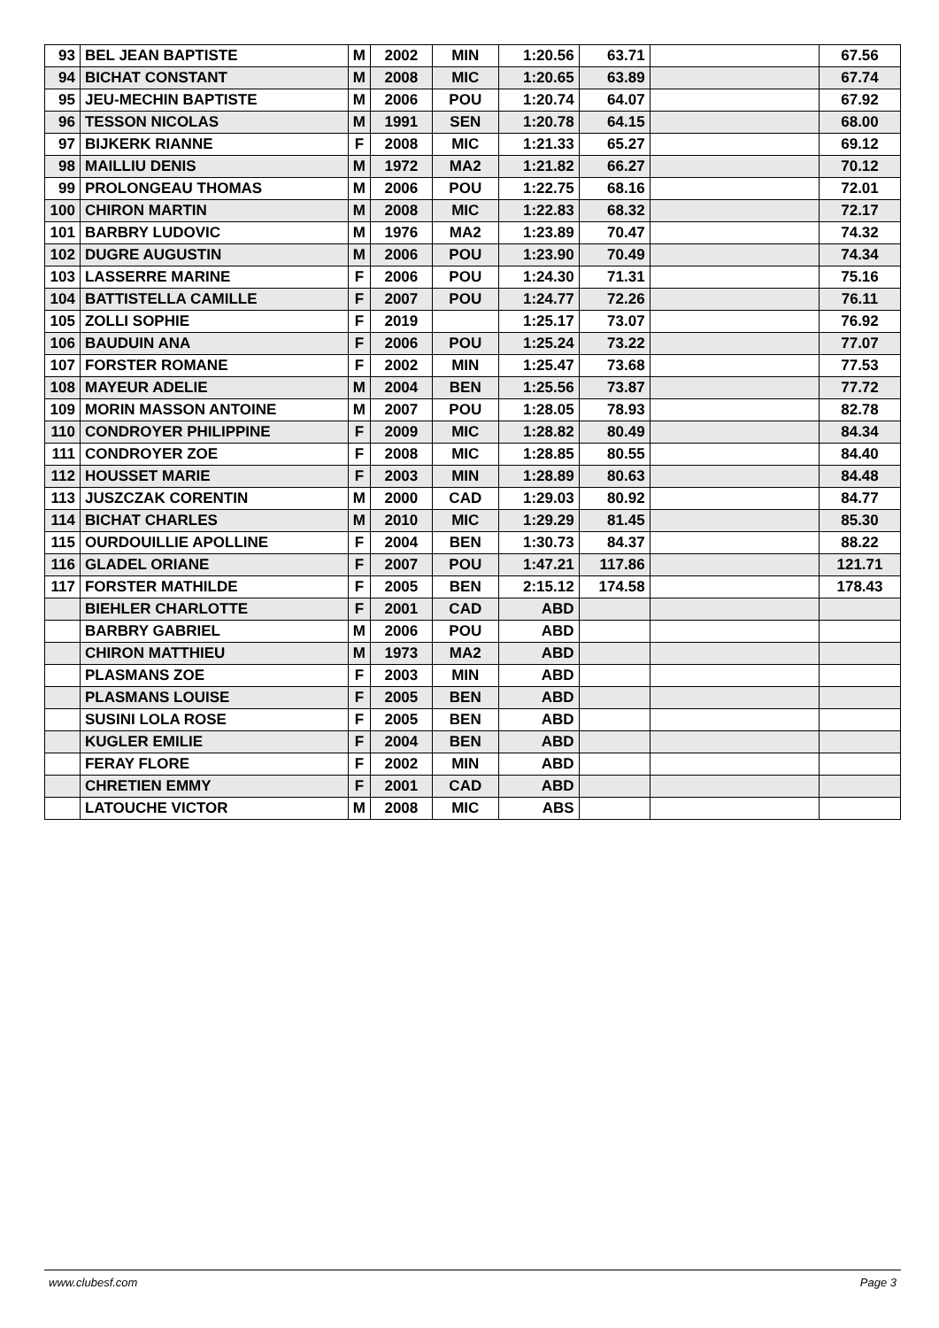| 93 | BEL JEAN BAPTISTE | M | 2002 | MIN | 1:20.56 | 63.71 | | 67.56 |
| 94 | BICHAT CONSTANT | M | 2008 | MIC | 1:20.65 | 63.89 | | 67.74 |
| 95 | JEU-MECHIN BAPTISTE | M | 2006 | POU | 1:20.74 | 64.07 | | 67.92 |
| 96 | TESSON NICOLAS | M | 1991 | SEN | 1:20.78 | 64.15 | | 68.00 |
| 97 | BIJKERK RIANNE | F | 2008 | MIC | 1:21.33 | 65.27 | | 69.12 |
| 98 | MAILLIU DENIS | M | 1972 | MA2 | 1:21.82 | 66.27 | | 70.12 |
| 99 | PROLONGEAU THOMAS | M | 2006 | POU | 1:22.75 | 68.16 | | 72.01 |
| 100 | CHIRON MARTIN | M | 2008 | MIC | 1:22.83 | 68.32 | | 72.17 |
| 101 | BARBRY LUDOVIC | M | 1976 | MA2 | 1:23.89 | 70.47 | | 74.32 |
| 102 | DUGRE AUGUSTIN | M | 2006 | POU | 1:23.90 | 70.49 | | 74.34 |
| 103 | LASSERRE MARINE | F | 2006 | POU | 1:24.30 | 71.31 | | 75.16 |
| 104 | BATTISTELLA CAMILLE | F | 2007 | POU | 1:24.77 | 72.26 | | 76.11 |
| 105 | ZOLLI SOPHIE | F | 2019 | | 1:25.17 | 73.07 | | 76.92 |
| 106 | BAUDUIN ANA | F | 2006 | POU | 1:25.24 | 73.22 | | 77.07 |
| 107 | FORSTER ROMANE | F | 2002 | MIN | 1:25.47 | 73.68 | | 77.53 |
| 108 | MAYEUR ADELIE | M | 2004 | BEN | 1:25.56 | 73.87 | | 77.72 |
| 109 | MORIN MASSON ANTOINE | M | 2007 | POU | 1:28.05 | 78.93 | | 82.78 |
| 110 | CONDROYER PHILIPPINE | F | 2009 | MIC | 1:28.82 | 80.49 | | 84.34 |
| 111 | CONDROYER ZOE | F | 2008 | MIC | 1:28.85 | 80.55 | | 84.40 |
| 112 | HOUSSET MARIE | F | 2003 | MIN | 1:28.89 | 80.63 | | 84.48 |
| 113 | JUSZCZAK CORENTIN | M | 2000 | CAD | 1:29.03 | 80.92 | | 84.77 |
| 114 | BICHAT CHARLES | M | 2010 | MIC | 1:29.29 | 81.45 | | 85.30 |
| 115 | OURDOUILLIE APOLLINE | F | 2004 | BEN | 1:30.73 | 84.37 | | 88.22 |
| 116 | GLADEL ORIANE | F | 2007 | POU | 1:47.21 | 117.86 | | 121.71 |
| 117 | FORSTER MATHILDE | F | 2005 | BEN | 2:15.12 | 174.58 | | 178.43 |
| | BIEHLER CHARLOTTE | F | 2001 | CAD | ABD | | | |
| | BARBRY GABRIEL | M | 2006 | POU | ABD | | | |
| | CHIRON MATTHIEU | M | 1973 | MA2 | ABD | | | |
| | PLASMANS ZOE | F | 2003 | MIN | ABD | | | |
| | PLASMANS LOUISE | F | 2005 | BEN | ABD | | | |
| | SUSINI LOLA ROSE | F | 2005 | BEN | ABD | | | |
| | KUGLER EMILIE | F | 2004 | BEN | ABD | | | |
| | FERAY FLORE | F | 2002 | MIN | ABD | | | |
| | CHRETIEN EMMY | F | 2001 | CAD | ABD | | | |
| | LATOUCHE VICTOR | M | 2008 | MIC | ABS | | | |
www.clubesf.com Page 3